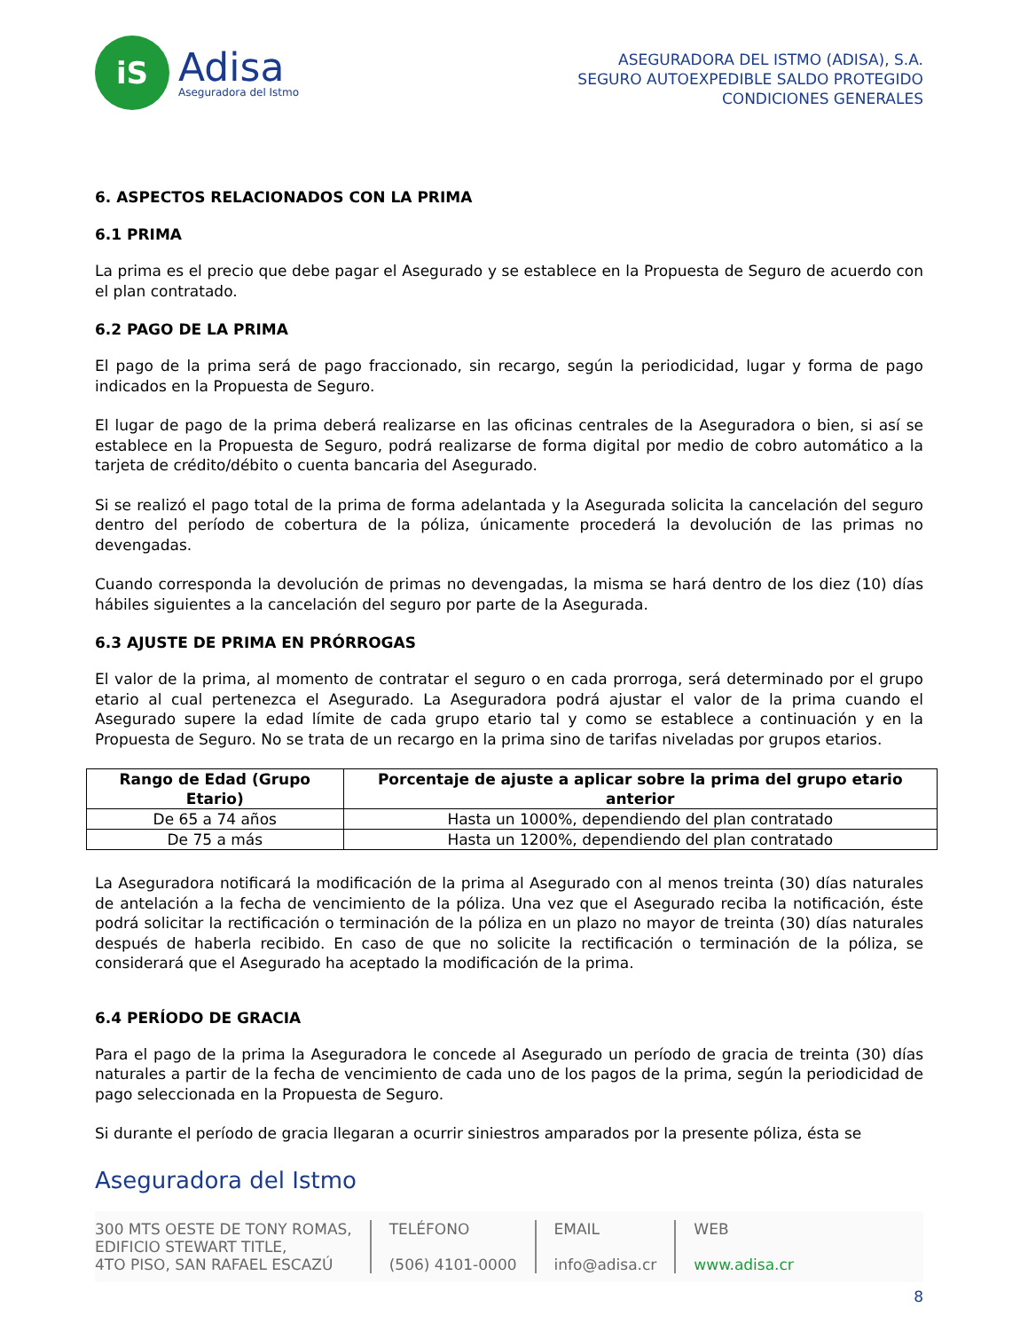iS
Adisa
Aseguradora del Istmo
ASEGURADORA DEL ISTMO (ADISA), S.A.
SEGURO AUTOEXPEDIBLE SALDO PROTEGIDO
CONDICIONES GENERALES
6. ASPECTOS RELACIONADOS CON LA PRIMA
6.1 PRIMA
La prima es el precio que debe pagar el Asegurado y se establece en la Propuesta de Seguro de acuerdo con el plan contratado.
6.2 PAGO DE LA PRIMA
El pago de la prima será de pago fraccionado, sin recargo, según la periodicidad, lugar y forma de pago indicados en la Propuesta de Seguro.
El lugar de pago de la prima deberá realizarse en las oficinas centrales de la Aseguradora o bien, si así se establece en la Propuesta de Seguro, podrá realizarse de forma digital por medio de cobro automático a la tarjeta de crédito/débito o cuenta bancaria del Asegurado.
Si se realizó el pago total de la prima de forma adelantada y la Asegurada solicita la cancelación del seguro dentro del período de cobertura de la póliza, únicamente procederá la devolución de las primas no devengadas.
Cuando corresponda la devolución de primas no devengadas, la misma se hará dentro de los diez (10) días hábiles siguientes a la cancelación del seguro por parte de la Asegurada.
6.3 AJUSTE DE PRIMA EN PRÓRROGAS
El valor de la prima, al momento de contratar el seguro o en cada prorroga, será determinado por el grupo etario al cual pertenezca el Asegurado. La Aseguradora podrá ajustar el valor de la prima cuando el Asegurado supere la edad límite de cada grupo etario tal y como se establece a continuación y en la Propuesta de Seguro. No se trata de un recargo en la prima sino de tarifas niveladas por grupos etarios.
| Rango de Edad (Grupo Etario) | Porcentaje de ajuste a aplicar sobre la prima del grupo etario anterior |
| --- | --- |
| De 65 a 74 años | Hasta un 1000%, dependiendo del plan contratado |
| De 75 a más | Hasta un 1200%, dependiendo del plan contratado |
La Aseguradora notificará la modificación de la prima al Asegurado con al menos treinta (30) días naturales de antelación a la fecha de vencimiento de la póliza. Una vez que el Asegurado reciba la notificación, éste podrá solicitar la rectificación o terminación de la póliza en un plazo no mayor de treinta (30) días naturales después de haberla recibido. En caso de que no solicite la rectificación o terminación de la póliza, se considerará que el Asegurado ha aceptado la modificación de la prima.
6.4 PERÍODO DE GRACIA
Para el pago de la prima la Aseguradora le concede al Asegurado un período de gracia de treinta (30) días naturales a partir de la fecha de vencimiento de cada uno de los pagos de la prima, según la periodicidad de pago seleccionada en la Propuesta de Seguro.
Si durante el período de gracia llegaran a ocurrir siniestros amparados por la presente póliza, ésta se
Aseguradora del Istmo
300 MTS OESTE DE TONY ROMAS,
EDIFICIO STEWART TITLE,
4TO PISO, SAN RAFAEL ESCAZÚ
TELÉFONO
(506) 4101-0000
EMAIL
info@adisa.cr
WEB
www.adisa.cr
8